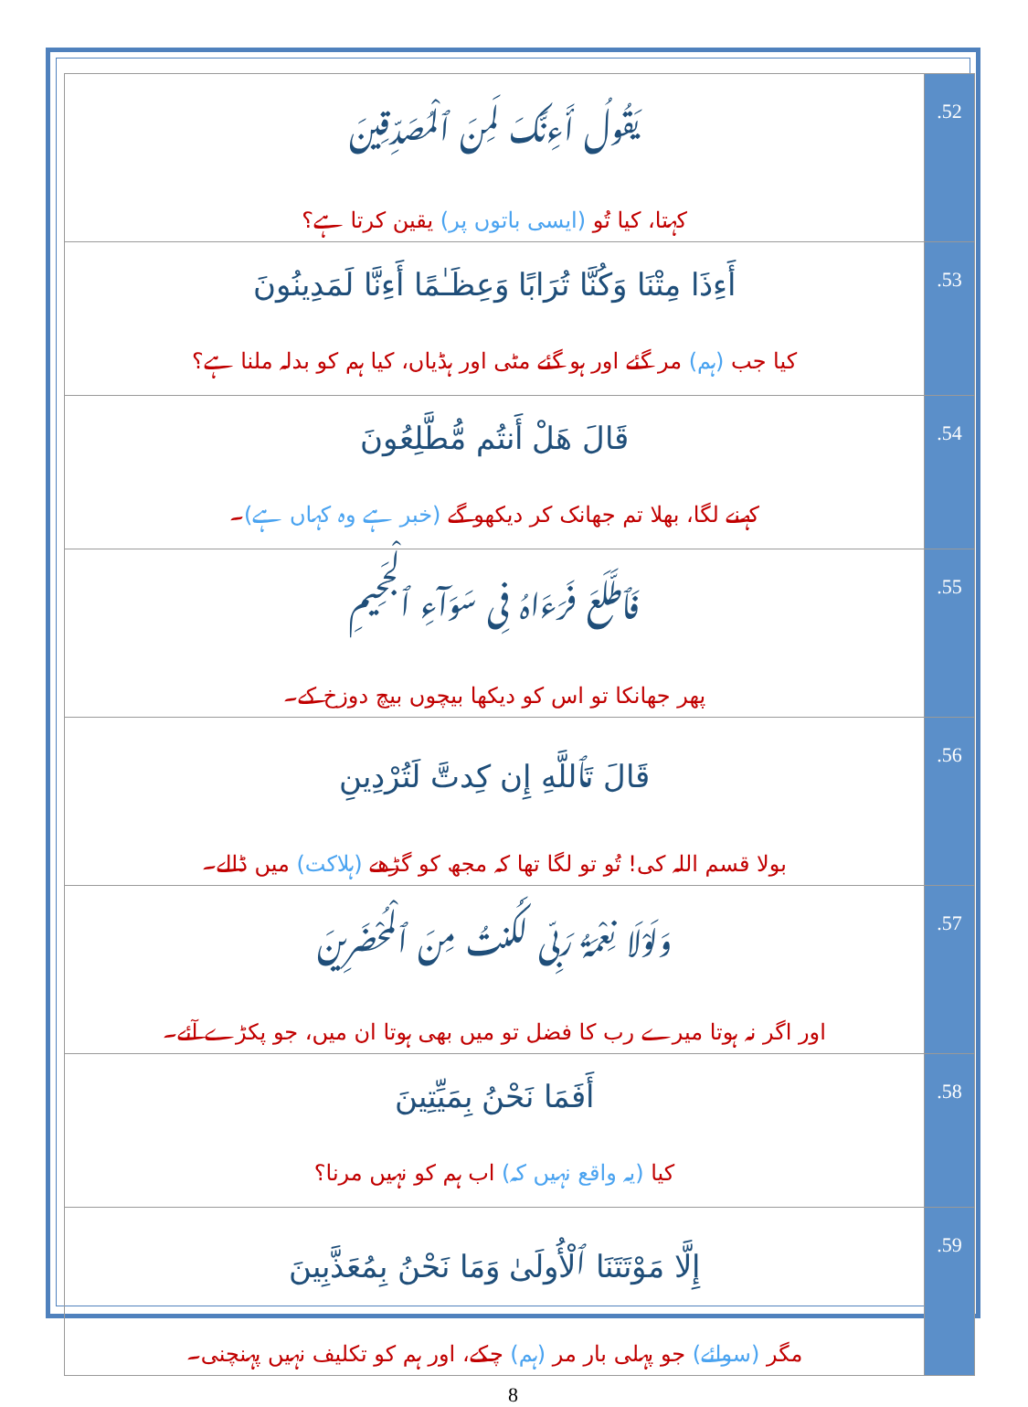| يَقُولُ أَءِنَّكَ لَمِنَ ٱلْمُصَدِّقِينَ کہتا، کیا تُو (ایسی باتوں پر) یقین کرتا ہے؟ | .52 |
| أَءِذَا مِتْنَا وَكُنَّا تُرَابًا وَعِظَـٰمًا أَءِنَّا لَمَدِينُونَ کیا جب (ہم) مر گئے اور ہو گئے مٹی اور ہڈیاں، کیا ہم کو بدلہ ملنا ہے؟ | .53 |
| قَالَ هَلْ أَنتُم مُّطَّلِعُونَ کہنے لگا، بھلا تم جھانک کر دیکھو گے (خبر ہے وہ کہاں ہے) ۔ | .54 |
| فَٱطَّلَعَ فَرَءَاهُ فِى سَوَآءِ ٱلْجَحِيمِ پھر جھانکا تو اس کو دیکھا بیچوں بیچ دوزخ کے۔ | .55 |
| قَالَ تَٱللَّهِ إِن كِدتَّ لَتُرْدِينِ بولا قسم اللہ کی! تُو تو لگا تھا کہ مجھ کو گڑھے (ہلاکت) میں ڈالے۔ | .56 |
| وَلَوْلَا نِعْمَةُ رَبِّى لَكُنتُ مِنَ ٱلْمُحْضَرِينَ اور اگر نہ ہوتا میرے رب کا فضل تو میں بھی ہوتا ان میں، جو پکڑے آئے۔ | .57 |
| أَفَمَا نَحْنُ بِمَيِّتِينَ کیا (یہ واقع نہیں کہ) اب ہم کو نہیں مرنا؟ | .58 |
| إِلَّا مَوْتَتَنَا ٱلْأُولَىٰ وَمَا نَحْنُ بِمُعَذَّبِينَ مگر (سوائے) جو پہلی بار مر (ہم) چکے، اور ہم کو تکلیف نہیں پہنچنی۔ | .59 |
8